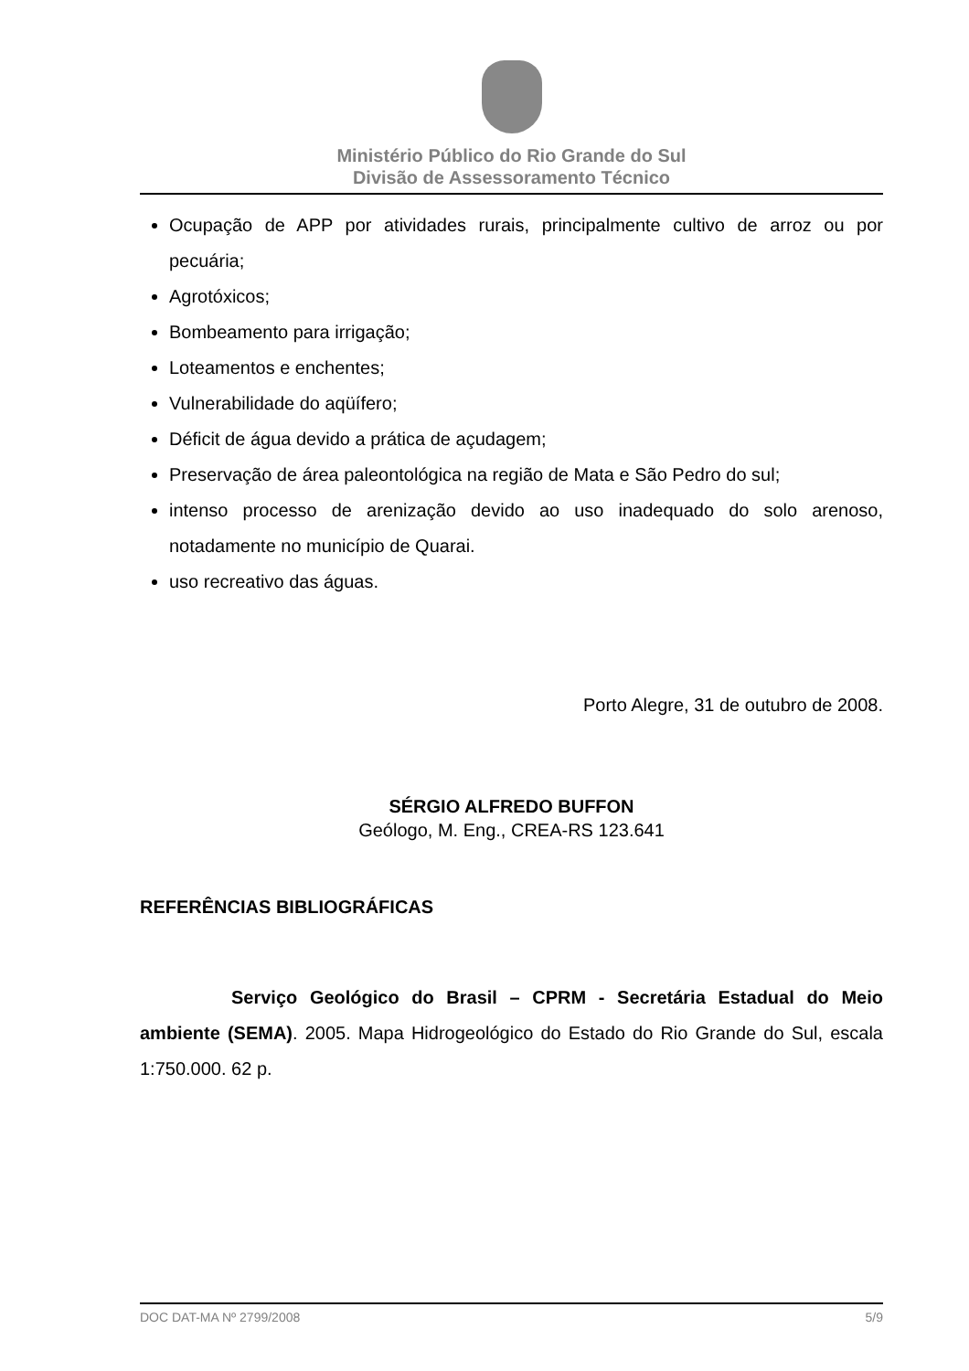Ministério Público do Rio Grande do Sul
Divisão de Assessoramento Técnico
Ocupação de APP por atividades rurais, principalmente cultivo de arroz ou por pecuária;
Agrotóxicos;
Bombeamento para irrigação;
Loteamentos e enchentes;
Vulnerabilidade do aqüífero;
Déficit de água devido a prática de açudagem;
Preservação de área paleontológica na região de Mata e São Pedro do sul;
intenso processo de arenização devido ao uso inadequado do solo arenoso, notadamente no município de Quarai.
uso recreativo das águas.
Porto Alegre, 31 de outubro de 2008.
SÉRGIO ALFREDO BUFFON
Geólogo, M. Eng., CREA-RS 123.641
REFERÊNCIAS BIBLIOGRÁFICAS
Serviço Geológico do Brasil – CPRM - Secretária Estadual do Meio ambiente (SEMA). 2005. Mapa Hidrogeológico do Estado do Rio Grande do Sul, escala 1:750.000. 62 p.
DOC DAT-MA Nº 2799/2008 5/9